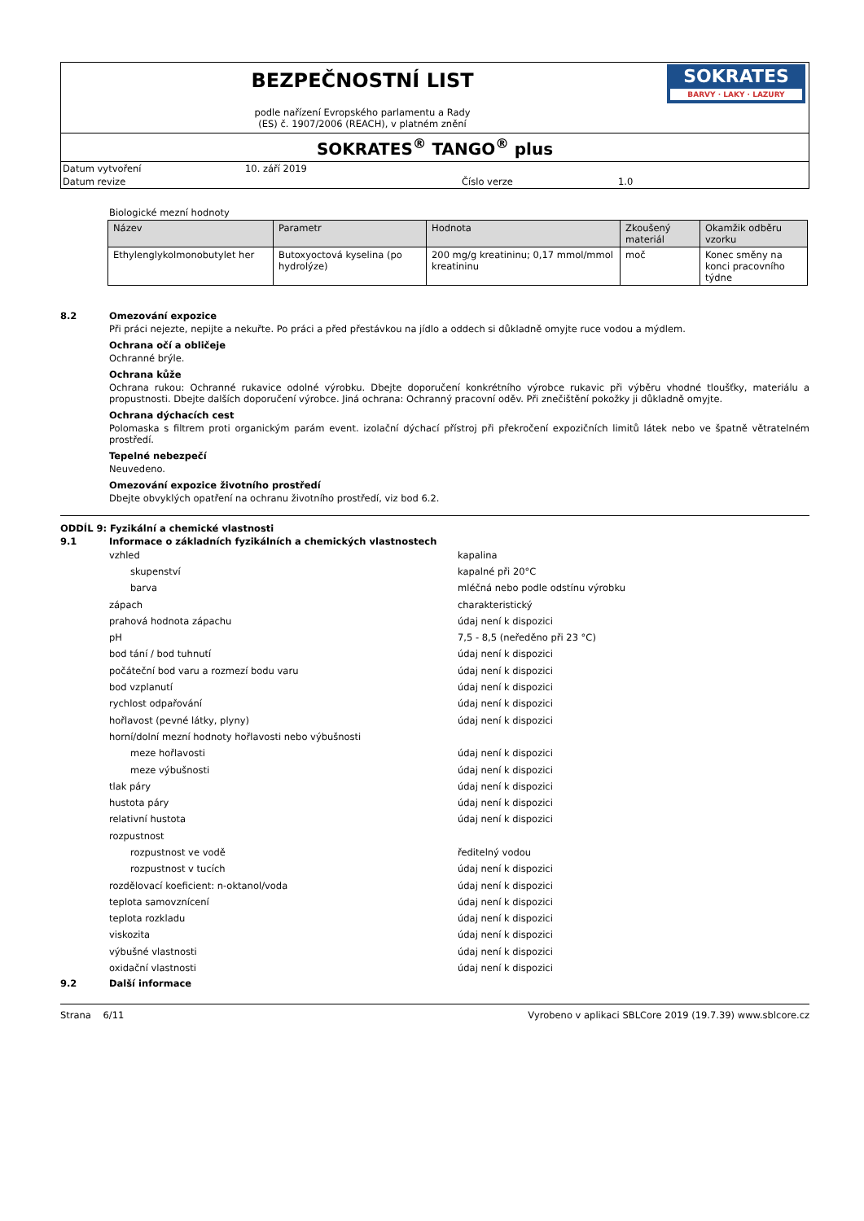BEZPEČNOSTNÍ LIST
podle nařízení Evropského parlamentu a Rady
(ES) č. 1907/2006 (REACH), v platném znění
SOKRATES
BARVY · LAKY · LAZURY
SOKRATES<sup>®</sup> TANGO<sup>®</sup> plus
Datum vytvoření 10. září 2019
Datum revize Číslo verze 1.0
Biologické mezní hodnoty
| Název | Parametr | Hodnota | Zkoušený materiál | Okamžik odběru vzorku |
| --- | --- | --- | --- | --- |
| Ethylenglykolmonobutylet her | Butoxyoctová kyselina (po hydrolýze) | 200 mg/g kreatininu; 0,17 mmol/mmol kreatininu | moč | Konec směny na konci pracovního týdne |
8.2 Omezování expozice
Při práci nejezte, nepijte a nekuřte. Po práci a před přestávkou na jídlo a oddech si důkladně omyjte ruce vodou a mýdlem.
Ochrana očí a obličeje
Ochranné brýle.
Ochrana kůže
Ochrana rukou: Ochranné rukavice odolné výrobku. Dbejte doporučení konkrétního výrobce rukavic při výběru vhodné tloušťky, materiálu a propustnosti. Dbejte dalších doporučení výrobce. Jiná ochrana: Ochranný pracovní oděv. Při znečištění pokožky ji důkladně omyjte.
Ochrana dýchacích cest
Polomaska s filtrem proti organickým parám event. izolační dýchací přístroj při překročení expozičních limitů látek nebo ve špatně větratelném prostředí.
Tepelné nebezpečí
Neuvedeno.
Omezování expozice životního prostředí
Dbejte obvyklých opatření na ochranu životního prostředí, viz bod 6.2.
ODDÍL 9: Fyzikální a chemické vlastnosti
9.1 Informace o základních fyzikálních a chemických vlastnostech
vzhled kapalina
skupenství kapalné při 20°C
barva mléčná nebo podle odstínu výrobku
zápach charakteristický
prahová hodnota zápachu údaj není k dispozici
pH 7,5 - 8,5 (neředěno při 23 °C)
bod tání / bod tuhnutí údaj není k dispozici
počáteční bod varu a rozmezí bodu varu údaj není k dispozici
bod vzplanutí údaj není k dispozici
rychlost odpařování údaj není k dispozici
hořlavost (pevné látky, plyny) údaj není k dispozici
horní/dolní mezní hodnoty hořlavosti nebo výbušnosti
meze hořlavosti údaj není k dispozici
meze výbušnosti údaj není k dispozici
tlak páry údaj není k dispozici
hustota páry údaj není k dispozici
relativní hustota údaj není k dispozici
rozpustnost
rozpustnost ve vodě ředitelný vodou
rozpustnost v tucích údaj není k dispozici
rozdělovací koeficient: n-oktanol/voda údaj není k dispozici
teplota samovznícení údaj není k dispozici
teplota rozkladu údaj není k dispozici
viskozita údaj není k dispozici
výbušné vlastnosti údaj není k dispozici
oxidační vlastnosti údaj není k dispozici
9.2 Další informace
Strana 6/11 Vyrobeno v aplikaci SBLCore 2019 (19.7.39) www.sblcore.cz